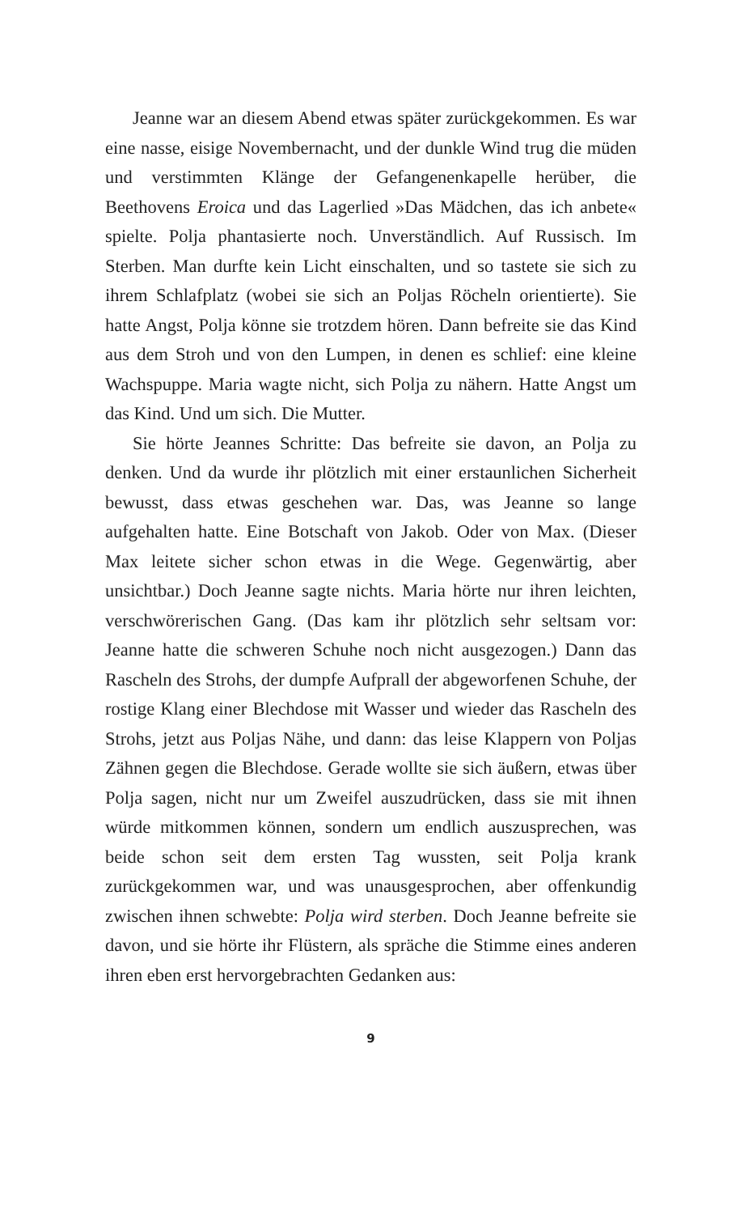Jeanne war an diesem Abend etwas später zurückgekommen. Es war eine nasse, eisige Novembernacht, und der dunkle Wind trug die müden und verstimmten Klänge der Gefangenenkapelle herüber, die Beethovens Eroica und das Lagerlied »Das Mädchen, das ich anbete« spielte. Polja phantasierte noch. Unverständlich. Auf Russisch. Im Sterben. Man durfte kein Licht einschalten, und so tastete sie sich zu ihrem Schlafplatz (wobei sie sich an Poljas Röcheln orientierte). Sie hatte Angst, Polja könne sie trotzdem hören. Dann befreite sie das Kind aus dem Stroh und von den Lumpen, in denen es schlief: eine kleine Wachspuppe. Maria wagte nicht, sich Polja zu nähern. Hatte Angst um das Kind. Und um sich. Die Mutter.
Sie hörte Jeannes Schritte: Das befreite sie davon, an Polja zu denken. Und da wurde ihr plötzlich mit einer erstaunlichen Sicherheit bewusst, dass etwas geschehen war. Das, was Jeanne so lange aufgehalten hatte. Eine Botschaft von Jakob. Oder von Max. (Dieser Max leitete sicher schon etwas in die Wege. Gegenwärtig, aber unsichtbar.) Doch Jeanne sagte nichts. Maria hörte nur ihren leichten, verschwörerischen Gang. (Das kam ihr plötzlich sehr seltsam vor: Jeanne hatte die schweren Schuhe noch nicht ausgezogen.) Dann das Rascheln des Strohs, der dumpfe Aufprall der abgeworfenen Schuhe, der rostige Klang einer Blechdose mit Wasser und wieder das Rascheln des Strohs, jetzt aus Poljas Nähe, und dann: das leise Klappern von Poljas Zähnen gegen die Blechdose. Gerade wollte sie sich äußern, etwas über Polja sagen, nicht nur um Zweifel auszudrücken, dass sie mit ihnen würde mitkommen können, sondern um endlich auszusprechen, was beide schon seit dem ersten Tag wussten, seit Polja krank zurückgekommen war, und was unausgesprochen, aber offenkundig zwischen ihnen schwebte: Polja wird sterben. Doch Jeanne befreite sie davon, und sie hörte ihr Flüstern, als spräche die Stimme eines anderen ihren eben erst hervorgebrachten Gedanken aus:
9